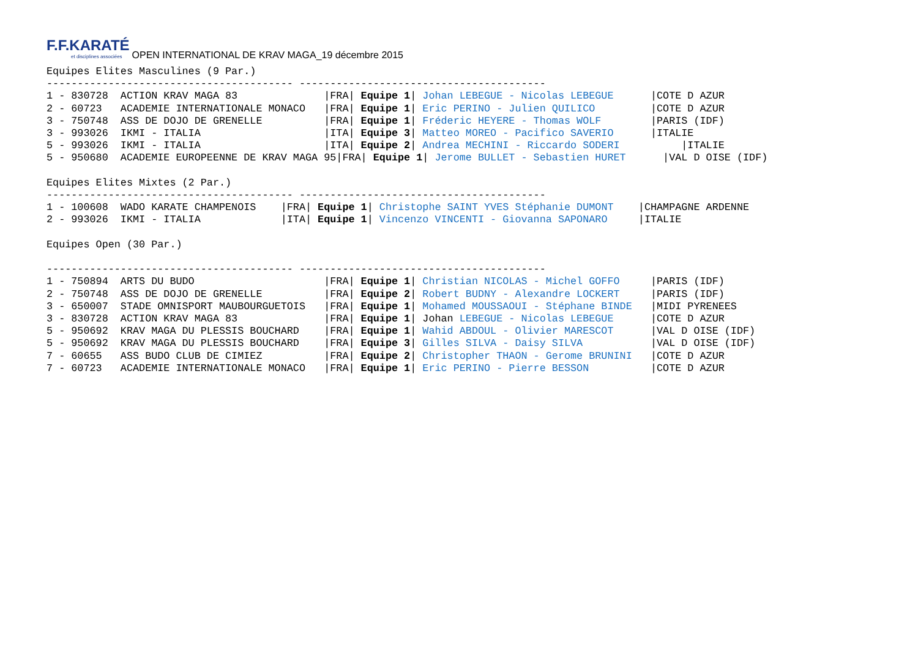F.F.KARATÉ et disciplines associées OPEN INTERNATIONAL DE KRAV MAGA_19 décembre 2015
Equipes Elites Masculines (9 Par.)
---------------------------------------- ----------------------------------------
1 - 830728  ACTION KRAV MAGA 83              |FRA| Equipe 1| Johan LEBEGUE - Nicolas LEBEGUE      |COTE D AZUR
2 - 60723   ACADEMIE INTERNATIONALE MONACO   |FRA| Equipe 1| Eric PERINO - Julien QUILICO         |COTE D AZUR
3 - 750748  ASS DE DOJO DE GRENELLE          |FRA| Equipe 1| Fréderic HEYERE - Thomas WOLF        |PARIS (IDF)
3 - 993026  IKMI - ITALIA                    |ITA| Equipe 3| Matteo MOREO - Pacifico SAVERIO      |ITALIE
5 - 993026  IKMI - ITALIA                    |ITA| Equipe 2| Andrea MECHINI - Riccardo SODERI          |ITALIE
5 - 950680  ACADEMIE EUROPEENNE DE KRAV MAGA 95|FRA| Equipe 1| Jerome BULLET - Sebastien HURET      |VAL D OISE (IDF)

Equipes Elites Mixtes (2 Par.)
---------------------------------------- ----------------------------------------
1 - 100608  WADO KARATE CHAMPENOIS    |FRA| Equipe 1| Christophe SAINT YVES Stéphanie DUMONT    |CHAMPAGNE ARDENNE
2 - 993026  IKMI - ITALIA             |ITA| Equipe 1| Vincenzo VINCENTI - Giovanna SAPONARO     |ITALIE

Equipes Open (30 Par.)

---------------------------------------- ----------------------------------------
1 - 750894  ARTS DU BUDO                     |FRA| Equipe 1| Christian NICOLAS - Michel GOFFO     |PARIS (IDF)
2 - 750748  ASS DE DOJO DE GRENELLE          |FRA| Equipe 2| Robert BUDNY - Alexandre LOCKERT     |PARIS (IDF)
3 - 650007  STADE OMNISPORT MAUBOURGUETOIS   |FRA| Equipe 1| Mohamed MOUSSAOUI - Stéphane BINDE   |MIDI PYRENEES
3 - 830728  ACTION KRAV MAGA 83              |FRA| Equipe 1| Johan LEBEGUE - Nicolas LEBEGUE      |COTE D AZUR
5 - 950692  KRAV MAGA DU PLESSIS BOUCHARD    |FRA| Equipe 1| Wahid ABDOUL - Olivier MARESCOT      |VAL D OISE (IDF)
5 - 950692  KRAV MAGA DU PLESSIS BOUCHARD    |FRA| Equipe 3| Gilles SILVA - Daisy SILVA           |VAL D OISE (IDF)
7 - 60655   ASS BUDO CLUB DE CIMIEZ          |FRA| Equipe 2| Christopher THAON - Gerome BRUNINI   |COTE D AZUR
7 - 60723   ACADEMIE INTERNATIONALE MONACO   |FRA| Equipe 1| Eric PERINO - Pierre BESSON          |COTE D AZUR